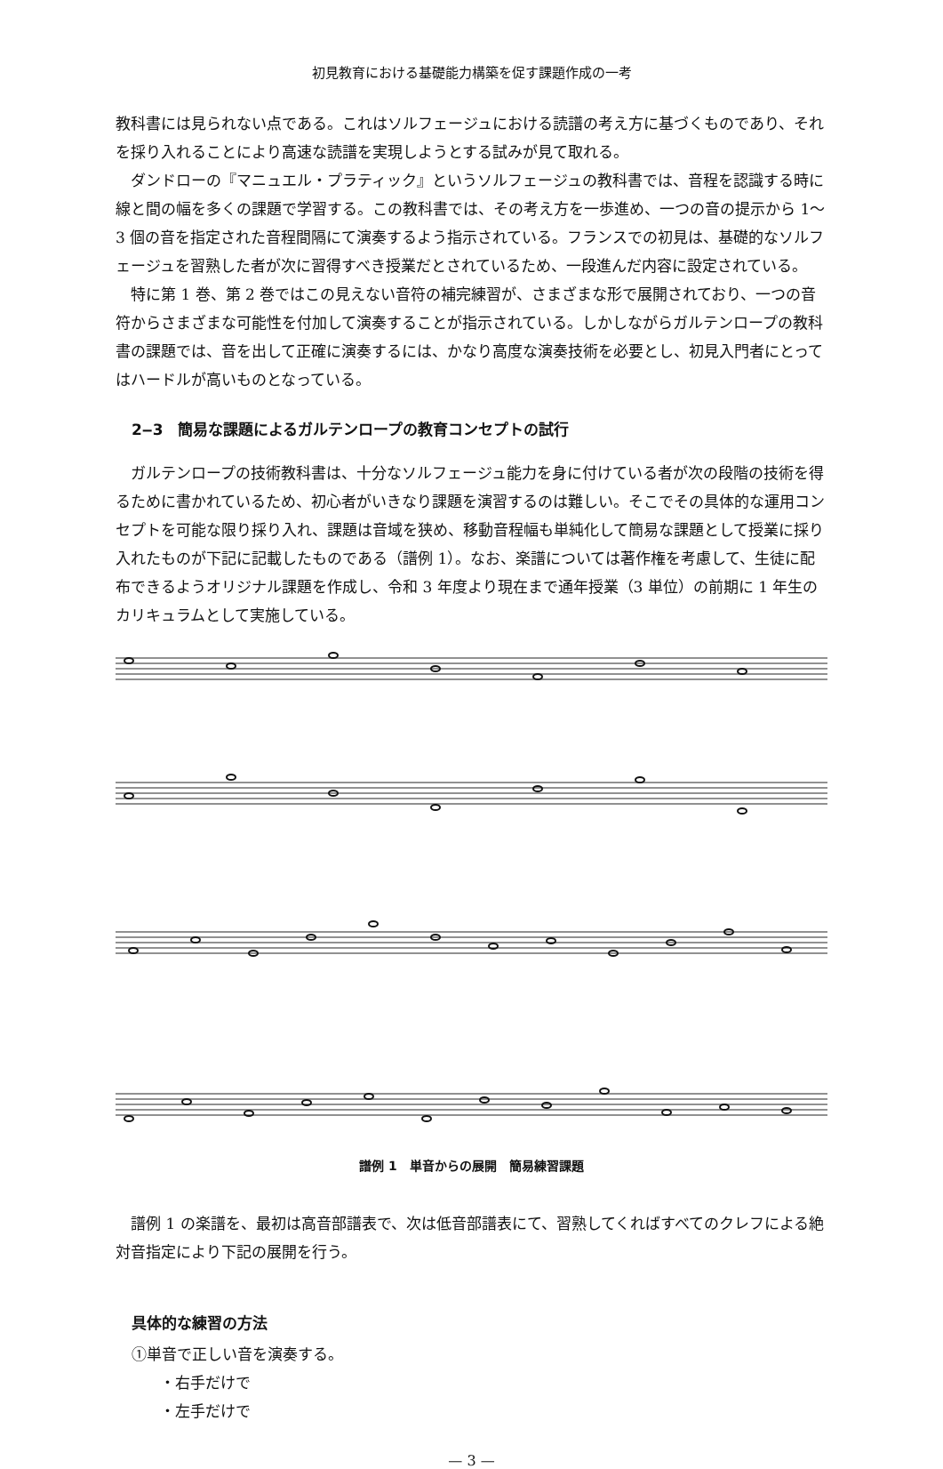初見教育における基礎能力構築を促す課題作成の一考
教科書には見られない点である。これはソルフェージュにおける読譜の考え方に基づくものであり、それを採り入れることにより高速な読譜を実現しようとする試みが見て取れる。
ダンドローの『マニュエル・プラティック』というソルフェージュの教科書では、音程を認識する時に線と間の幅を多くの課題で学習する。この教科書では、その考え方を一歩進め、一つの音の提示から 1〜3 個の音を指定された音程間隔にて演奏するよう指示されている。フランスでの初見は、基礎的なソルフェージュを習熟した者が次に習得すべき授業だとされているため、一段進んだ内容に設定されている。
特に第 1 巻、第 2 巻ではこの見えない音符の補完練習が、さまざまな形で展開されており、一つの音符からさまざまな可能性を付加して演奏することが指示されている。しかしながらガルテンロープの教科書の課題では、音を出して正確に演奏するには、かなり高度な演奏技術を必要とし、初見入門者にとってはハードルが高いものとなっている。
2‒3　簡易な課題によるガルテンロープの教育コンセプトの試行
ガルテンロープの技術教科書は、十分なソルフェージュ能力を身に付けている者が次の段階の技術を得るために書かれているため、初心者がいきなり課題を演習するのは難しい。そこでその具体的な運用コンセプトを可能な限り採り入れ、課題は音域を狭め、移動音程幅も単純化して簡易な課題として授業に採り入れたものが下記に記載したものである（譜例 1）。なお、楽譜については著作権を考慮して、生徒に配布できるようオリジナル課題を作成し、令和 3 年度より現在まで通年授業（3 単位）の前期に 1 年生のカリキュラムとして実施している。
譜例 1　単音からの展開　簡易練習課題
譜例 1 の楽譜を、最初は高音部譜表で、次は低音部譜表にて、習熟してくればすべてのクレフによる絶対音指定により下記の展開を行う。
具体的な練習の方法
①単音で正しい音を演奏する。
・右手だけで
・左手だけで
— 3 —